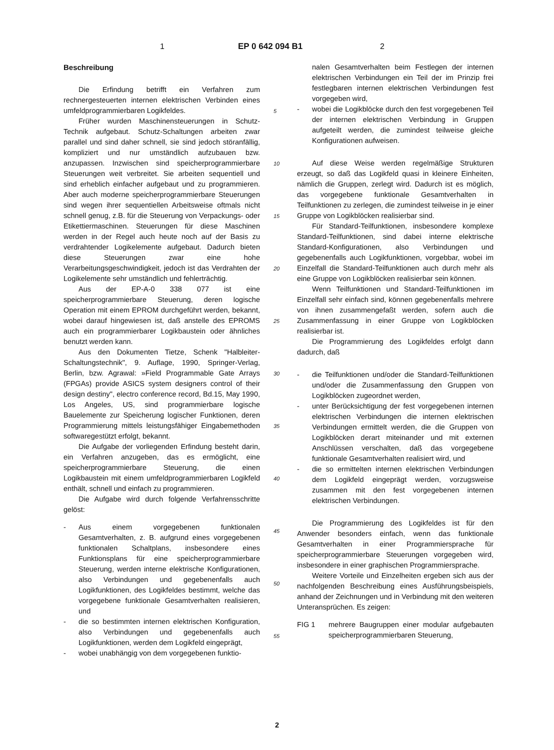1 EP 0 642 094 B1 2
Beschreibung
Die Erfindung betrifft ein Verfahren zum rechnergesteuerten internen elektrischen Verbinden eines umfeldprogrammierbaren Logikfeldes.
Früher wurden Maschinensteuerungen in Schutz-Technik aufgebaut. Schutz-Schaltungen arbeiten zwar parallel und sind daher schnell, sie sind jedoch störanfällig, kompliziert und nur umständlich aufzubauen bzw. anzupassen. Inzwischen sind speicherprogrammierbare Steuerungen weit verbreitet. Sie arbeiten sequentiell und sind erheblich einfacher aufgebaut und zu programmieren. Aber auch moderne speicherprogrammierbare Steuerungen sind wegen ihrer sequentiellen Arbeitsweise oftmals nicht schnell genug, z.B. für die Steuerung von Verpackungs- oder Etikettiermaschinen. Steuerungen für diese Maschinen werden in der Regel auch heute noch auf der Basis zu verdrahtender Logikelemente aufgebaut. Dadurch bieten diese Steuerungen zwar eine hohe Verarbeitungsgeschwindigkeit, jedoch ist das Verdrahten der Logikelemente sehr umständlich und fehlerträchtig.
Aus der EP-A-0 338 077 ist eine speicherprogrammierbare Steuerung, deren logische Operation mit einem EPROM durchgeführt werden, bekannt, wobei darauf hingewiesen ist, daß anstelle des EPROMS auch ein programmierbarer Logikbaustein oder ähnliches benutzt werden kann.
Aus den Dokumenten Tietze, Schenk "Halbleiter-Schaltungstechnik", 9. Auflage, 1990, Springer-Verlag, Berlin, bzw. Agrawal: »Field Programmable Gate Arrays (FPGAs) provide ASICS system designers control of their design destiny", electro conference record, Bd.15, May 1990, Los Angeles, US, sind programmierbare logische Bauelemente zur Speicherung logischer Funktionen, deren Programmierung mittels leistungsfähiger Eingabemethoden softwaregestützt erfolgt, bekannt.
Die Aufgabe der vorliegenden Erfindung besteht darin, ein Verfahren anzugeben, das es ermöglicht, eine speicherprogrammierbare Steuerung, die einen Logikbaustein mit einem umfeldprogrammierbaren Logikfeld enthält, schnell und einfach zu programmieren.
Die Aufgabe wird durch folgende Verfahrensschritte gelöst:
- Aus einem vorgegebenen funktionalen Gesamtverhalten, z. B. aufgrund eines vorgegebenen funktionalen Schaltplans, insbesondere eines Funktionsplans für eine speicherprogrammierbare Steuerung, werden interne elektrische Konfigurationen, also Verbindungen und gegebenenfalls auch Logikfunktionen, des Logikfeldes bestimmt, welche das vorgegebene funktionale Gesamtverhalten realisieren, und
- die so bestimmten internen elektrischen Konfiguration, also Verbindungen und gegebenenfalls auch Logikfunktionen, werden dem Logikfeld eingeprägt,
- wobei unabhängig von dem vorgegebenen funktio-
5
10
15
20
25
30
35
40
45
50
55
nalen Gesamtverhalten beim Festlegen der internen elektrischen Verbindungen ein Teil der im Prinzip frei festlegbaren internen elektrischen Verbindungen fest vorgegeben wird,
- wobei die Logikblöcke durch den fest vorgegebenen Teil der internen elektrischen Verbindung in Gruppen aufgeteilt werden, die zumindest teilweise gleiche Konfigurationen aufweisen.
Auf diese Weise werden regelmäßige Strukturen erzeugt, so daß das Logikfeld quasi in kleinere Einheiten, nämlich die Gruppen, zerlegt wird. Dadurch ist es möglich, das vorgegebene funktionale Gesamtverhalten in Teilfunktionen zu zerlegen, die zumindest teilweise in je einer Gruppe von Logikblöcken realisierbar sind.
Für Standard-Teilfunktionen, insbesondere komplexe Standard-Teilfunktionen, sind dabei interne elektrische Standard-Konfigurationen, also Verbindungen und gegebenenfalls auch Logikfunktionen, vorgebbar, wobei im Einzelfall die Standard-Teilfunktionen auch durch mehr als eine Gruppe von Logikblöcken realisierbar sein können.
Wenn Teilfunktionen und Standard-Teilfunktionen im Einzelfall sehr einfach sind, können gegebenenfalls mehrere von ihnen zusammengefaßt werden, sofern auch die Zusammenfassung in einer Gruppe von Logikblöcken realisierbar ist.
Die Programmierung des Logikfeldes erfolgt dann dadurch, daß
- die Teilfunktionen und/oder die Standard-Teilfunktionen und/oder die Zusammenfassung den Gruppen von Logikblöcken zugeordnet werden,
- unter Berücksichtigung der fest vorgegebenen internen elektrischen Verbindungen die internen elektrischen Verbindungen ermittelt werden, die die Gruppen von Logikblöcken derart miteinander und mit externen Anschlüssen verschalten, daß das vorgegebene funktionale Gesamtverhalten realisiert wird, und
- die so ermittelten internen elektrischen Verbindungen dem Logikfeld eingeprägt werden, vorzugsweise zusammen mit den fest vorgegebenen internen elektrischen Verbindungen.
Die Programmierung des Logikfeldes ist für den Anwender besonders einfach, wenn das funktionale Gesamtverhalten in einer Programmiersprache für speicherprogrammierbare Steuerungen vorgegeben wird, insbesondere in einer graphischen Programmiersprache.
Weitere Vorteile und Einzelheiten ergeben sich aus der nachfolgenden Beschreibung eines Ausführungsbeispiels, anhand der Zeichnungen und in Verbindung mit den weiteren Unteransprüchen. Es zeigen:
FIG 1 mehrere Baugruppen einer modular aufgebauten speicherprogrammierbaren Steuerung,
2